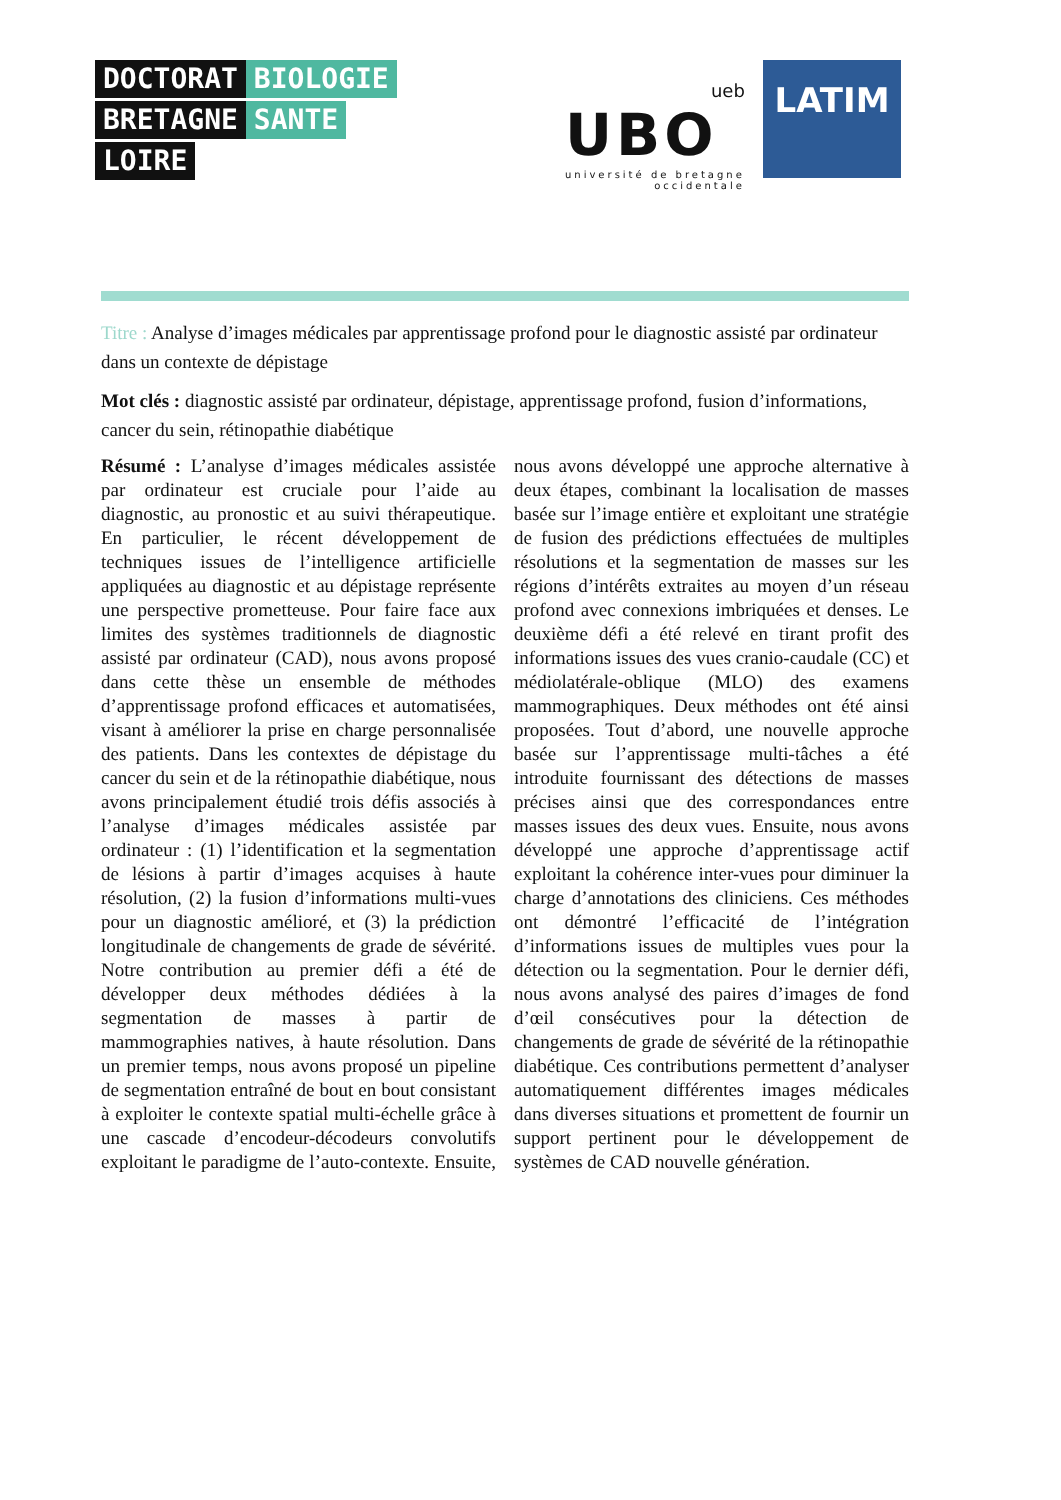DOCTORAT BIOLOGIE
BRETAGNE SANTE
LOIRE
ueb
UBO
université de bretagne
occidentale
LATIM
Titre : Analyse d’images médicales par apprentissage profond pour le diagnostic assisté par ordinateur dans un contexte de dépistage
Mot clés : diagnostic assisté par ordinateur, dépistage, apprentissage profond, fusion d’informations, cancer du sein, rétinopathie diabétique
Résumé : L’analyse d’images médicales assistée par ordinateur est cruciale pour l’aide au diagnostic, au pronostic et au suivi thérapeutique. En particulier, le récent développement de techniques issues de l’intelligence artificielle appliquées au diagnostic et au dépistage représente une perspective prometteuse. Pour faire face aux limites des systèmes traditionnels de diagnostic assisté par ordinateur (CAD), nous avons proposé dans cette thèse un ensemble de méthodes d’apprentissage profond efficaces et automatisées, visant à améliorer la prise en charge personnalisée des patients. Dans les contextes de dépistage du cancer du sein et de la rétinopathie diabétique, nous avons principalement étudié trois défis associés à l’analyse d’images médicales assistée par ordinateur : (1) l’identification et la segmentation de lésions à partir d’images acquises à haute résolution, (2) la fusion d’informations multi-vues pour un diagnostic amélioré, et (3) la prédiction longitudinale de changements de grade de sévérité. Notre contribution au premier défi a été de développer deux méthodes dédiées à la segmentation de masses à partir de mammographies natives, à haute résolution. Dans un premier temps, nous avons proposé un pipeline de segmentation entraîné de bout en bout consistant à exploiter le contexte spatial multi-échelle grâce à une cascade d’encodeur-décodeurs convolutifs exploitant le paradigme de l’auto-contexte. Ensuite, nous avons développé une approche alternative à deux étapes, combinant la localisation de masses basée sur l’image entière et exploitant une stratégie de fusion des prédictions effectuées de multiples résolutions et la segmentation de masses sur les régions d’intérêts extraites au moyen d’un réseau profond avec connexions imbriquées et denses. Le deuxième défi a été relevé en tirant profit des informations issues des vues cranio-caudale (CC) et médiolatérale-oblique (MLO) des examens mammographiques. Deux méthodes ont été ainsi proposées. Tout d’abord, une nouvelle approche basée sur l’apprentissage multi-tâches a été introduite fournissant des détections de masses précises ainsi que des correspondances entre masses issues des deux vues. Ensuite, nous avons développé une approche d’apprentissage actif exploitant la cohérence inter-vues pour diminuer la charge d’annotations des cliniciens. Ces méthodes ont démontré l’efficacité de l’intégration d’informations issues de multiples vues pour la détection ou la segmentation. Pour le dernier défi, nous avons analysé des paires d’images de fond d’œil consécutives pour la détection de changements de grade de sévérité de la rétinopathie diabétique. Ces contributions permettent d’analyser automatiquement différentes images médicales dans diverses situations et promettent de fournir un support pertinent pour le développement de systèmes de CAD nouvelle génération.